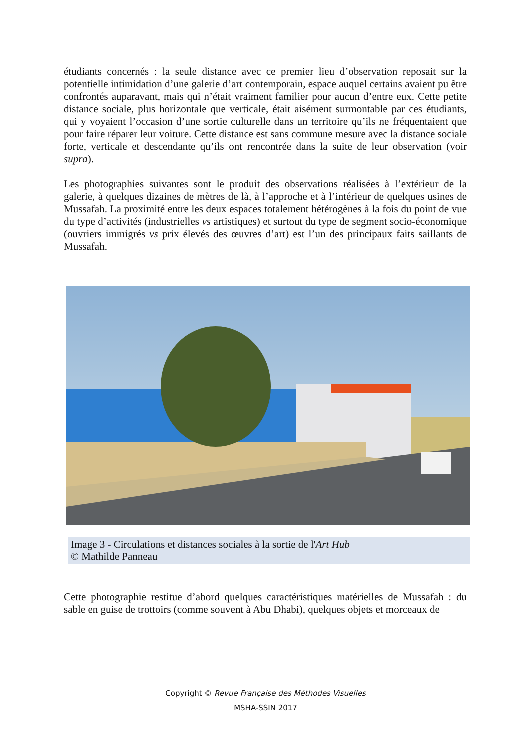étudiants concernés : la seule distance avec ce premier lieu d’observation reposait sur la potentielle intimidation d’une galerie d’art contemporain, espace auquel certains avaient pu être confrontés auparavant, mais qui n’était vraiment familier pour aucun d’entre eux. Cette petite distance sociale, plus horizontale que verticale, était aisément surmontable par ces étudiants, qui y voyaient l’occasion d’une sortie culturelle dans un territoire qu’ils ne fréquentaient que pour faire réparer leur voiture. Cette distance est sans commune mesure avec la distance sociale forte, verticale et descendante qu’ils ont rencontrée dans la suite de leur observation (voir supra).
Les photographies suivantes sont le produit des observations réalisées à l’extérieur de la galerie, à quelques dizaines de mètres de là, à l’approche et à l’intérieur de quelques usines de Mussafah. La proximité entre les deux espaces totalement hétérogènes à la fois du point de vue du type d’activités (industrielles vs artistiques) et surtout du type de segment socio-économique (ouvriers immigrés vs prix élevés des œuvres d’art) est l’un des principaux faits saillants de Mussafah.
Image 3 - Circulations et distances sociales à la sortie de l'Art Hub
© Mathilde Panneau
Cette photographie restitue d’abord quelques caractéristiques matérielles de Mussafah : du sable en guise de trottoirs (comme souvent à Abu Dhabi), quelques objets et morceaux de
Copyright © Revue Française des Méthodes Visuelles
MSHA-SSIN 2017